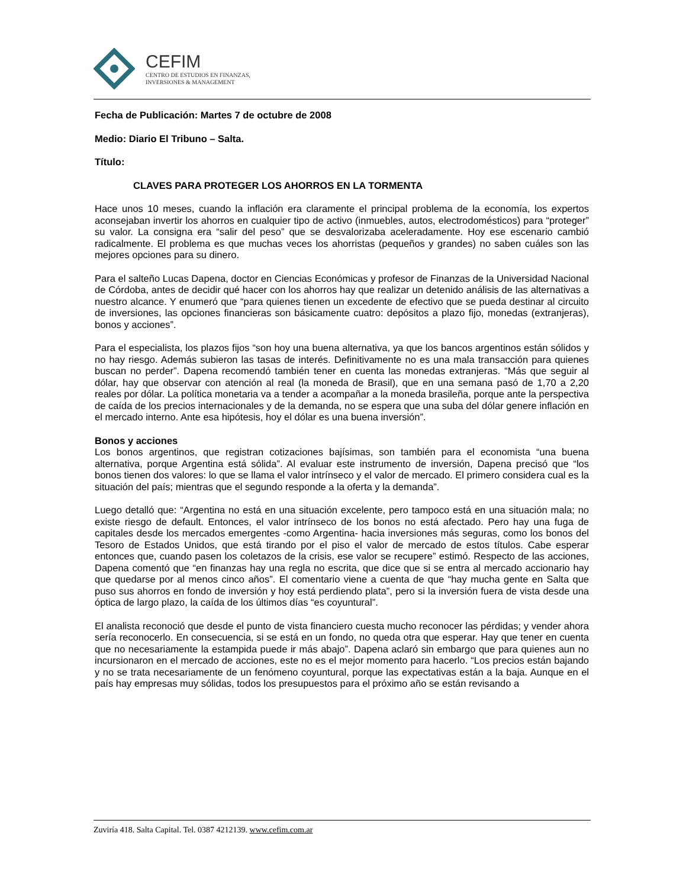CEFIM
CENTRO DE ESTUDIOS EN FINANZAS,
INVERSIONES & MANAGEMENT
Fecha de Publicación: Martes 7 de octubre de 2008
Medio: Diario El Tribuno – Salta.
Título:
CLAVES PARA PROTEGER LOS AHORROS EN LA TORMENTA
Hace unos 10 meses, cuando la inflación era claramente el principal problema de la economía, los expertos aconsejaban invertir los ahorros en cualquier tipo de activo (inmuebles, autos, electrodomésticos) para “proteger” su valor. La consigna era “salir del peso” que se desvalorizaba aceleradamente. Hoy ese escenario cambió radicalmente. El problema es que muchas veces los ahorristas (pequeños y grandes) no saben cuáles son las mejores opciones para su dinero.
Para el salteño Lucas Dapena, doctor en Ciencias Económicas y profesor de Finanzas de la Universidad Nacional de Córdoba, antes de decidir qué hacer con los ahorros hay que realizar un detenido análisis de las alternativas a nuestro alcance. Y enumeró que “para quienes tienen un excedente de efectivo que se pueda destinar al circuito de inversiones, las opciones financieras son básicamente cuatro: depósitos a plazo fijo, monedas (extranjeras), bonos y acciones”.
Para el especialista, los plazos fijos “son hoy una buena alternativa, ya que los bancos argentinos están sólidos y no hay riesgo. Además subieron las tasas de interés. Definitivamente no es una mala transacción para quienes buscan no perder”. Dapena recomendó también tener en cuenta las monedas extranjeras. “Más que seguir al dólar, hay que observar con atención al real (la moneda de Brasil), que en una semana pasó de 1,70 a 2,20 reales por dólar. La política monetaria va a tender a acompañar a la moneda brasileña, porque ante la perspectiva de caída de los precios internacionales y de la demanda, no se espera que una suba del dólar genere inflación en el mercado interno. Ante esa hipótesis, hoy el dólar es una buena inversión”.
Bonos y acciones
Los bonos argentinos, que registran cotizaciones bajísimas, son también para el economista “una buena alternativa, porque Argentina está sólida”. Al evaluar este instrumento de inversión, Dapena precisó que “los bonos tienen dos valores: lo que se llama el valor intrínseco y el valor de mercado. El primero considera cual es la situación del país; mientras que el segundo responde a la oferta y la demanda”.
Luego detalló que: “Argentina no está en una situación excelente, pero tampoco está en una situación mala; no existe riesgo de default. Entonces, el valor intrínseco de los bonos no está afectado. Pero hay una fuga de capitales desde los mercados emergentes -como Argentina- hacia inversiones más seguras, como los bonos del Tesoro de Estados Unidos, que está tirando por el piso el valor de mercado de estos títulos. Cabe esperar entonces que, cuando pasen los coletazos de la crisis, ese valor se recupere” estimó. Respecto de las acciones, Dapena comentó que “en finanzas hay una regla no escrita, que dice que si se entra al mercado accionario hay que quedarse por al menos cinco años”. El comentario viene a cuenta de que “hay mucha gente en Salta que puso sus ahorros en fondo de inversión y hoy está perdiendo plata”, pero si la inversión fuera de vista desde una óptica de largo plazo, la caída de los últimos días “es coyuntural”.
El analista reconoció que desde el punto de vista financiero cuesta mucho reconocer las pérdidas; y vender ahora sería reconocerlo. En consecuencia, si se está en un fondo, no queda otra que esperar. Hay que tener en cuenta que no necesariamente la estampida puede ir más abajo”. Dapena aclaró sin embargo que para quienes aun no incursionaron en el mercado de acciones, este no es el mejor momento para hacerlo. “Los precios están bajando y no se trata necesariamente de un fenómeno coyuntural, porque las expectativas están a la baja. Aunque en el país hay empresas muy sólidas, todos los presupuestos para el próximo año se están revisando a
Zuviría 418. Salta Capital. Tel. 0387 4212139. www.cefim.com.ar